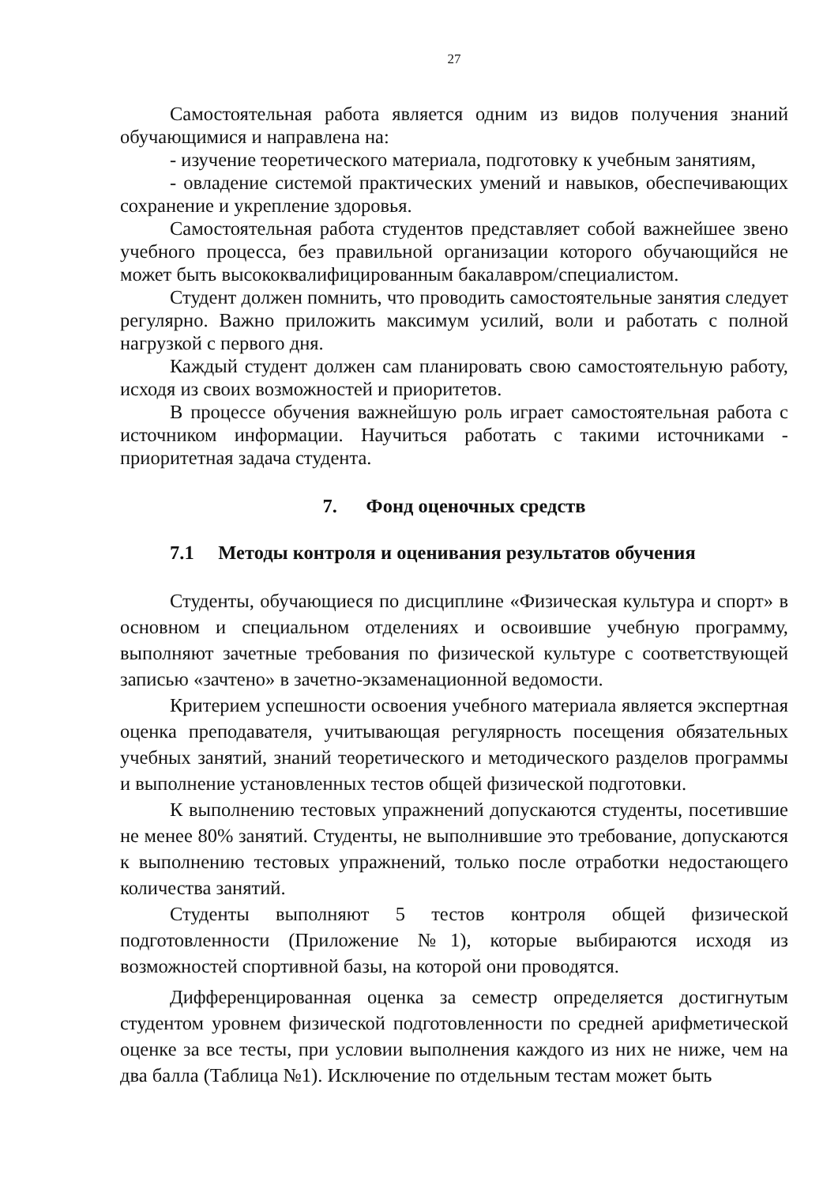27
Самостоятельная работа является одним из видов получения знаний обучающимися и направлена на:
- изучение теоретического материала, подготовку к учебным занятиям,
- овладение системой практических умений и навыков, обеспечивающих сохранение и укрепление здоровья.
Самостоятельная работа студентов представляет собой важнейшее звено учебного процесса, без правильной организации которого обучающийся не может быть высококвалифицированным бакалавром/специалистом.
Студент должен помнить, что проводить самостоятельные занятия следует регулярно. Важно приложить максимум усилий, воли и работать с полной нагрузкой с первого дня.
Каждый студент должен сам планировать свою самостоятельную работу, исходя из своих возможностей и приоритетов.
В процессе обучения важнейшую роль играет самостоятельная работа с источником информации. Научиться работать с такими источниками - приоритетная задача студента.
7. Фонд оценочных средств
7.1 Методы контроля и оценивания результатов обучения
Студенты, обучающиеся по дисциплине «Физическая культура и спорт» в основном и специальном отделениях и освоившие учебную программу, выполняют зачетные требования по физической культуре с соответствующей записью «зачтено» в зачетно-экзаменационной ведомости.
Критерием успешности освоения учебного материала является экспертная оценка преподавателя, учитывающая регулярность посещения обязательных учебных занятий, знаний теоретического и методического разделов программы и выполнение установленных тестов общей физической подготовки.
К выполнению тестовых упражнений допускаются студенты, посетившие не менее 80% занятий. Студенты, не выполнившие это требование, допускаются к выполнению тестовых упражнений, только после отработки недостающего количества занятий.
Студенты выполняют 5 тестов контроля общей физической подготовленности (Приложение №1), которые выбираются исходя из возможностей спортивной базы, на которой они проводятся.
Дифференцированная оценка за семестр определяется достигнутым студентом уровнем физической подготовленности по средней арифметической оценке за все тесты, при условии выполнения каждого из них не ниже, чем на два балла (Таблица №1). Исключение по отдельным тестам может быть